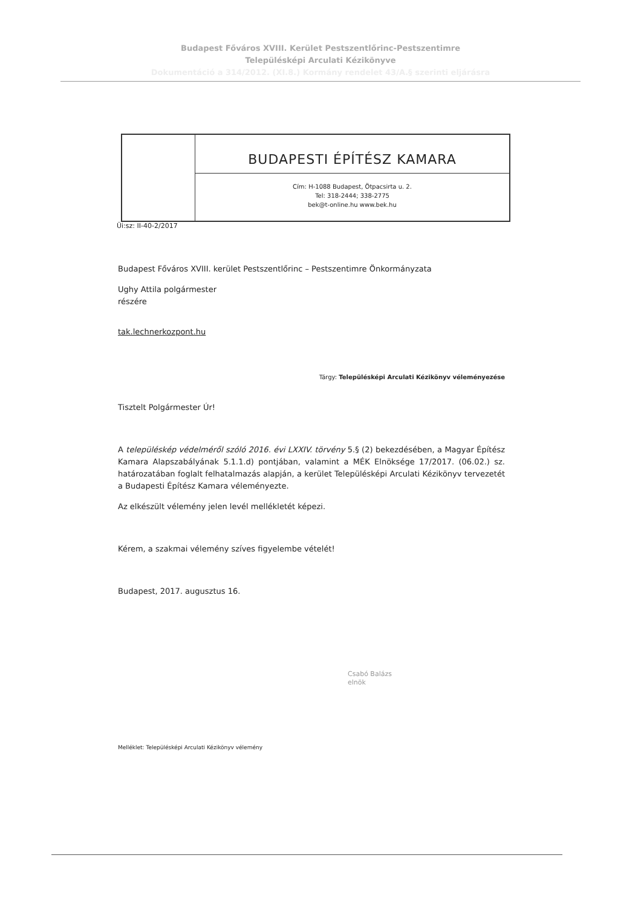Budapest Főváros XVIII. Kerület Pestszentlőrinc-Pestszentimre
Településképi Arculati Kézikönyve
Dokumentáció a 314/2012. (XI.8.) Kormány rendelet 43/A.§ szerinti eljárásra
BUDAPESTI ÉPÍTÉSZ KAMARA
Cím: H-1088 Budapest, Ötpacsirta u. 2.
Tel: 318-2444; 338-2775
bek@t-online.hu www.bek.hu
Üi:sz: II-40-2/2017
Budapest Főváros XVIII. kerület Pestszentlőrinc – Pestszentimre Önkormányzata
Ughy Attila polgármester
részére
tak.lechnerkozpont.hu
Tárgy: Településképi Arculati Kézikönyv véleményezése
Tisztelt Polgármester Úr!
A településkép védelméről szóló 2016. évi LXXIV. törvény 5.§ (2) bekezdésében, a Magyar Építész Kamara Alapszabályának 5.1.1.d) pontjában, valamint a MÉK Elnöksége 17/2017. (06.02.) sz. határozatában foglalt felhatalmazás alapján, a kerület Településképi Arculati Kézikönyv tervezetét a Budapesti Építész Kamara véleményezte.
Az elkészült vélemény jelen levél mellékletét képezi.
Kérem, a szakmai vélemény szíves figyelembe vételét!
Budapest, 2017. augusztus 16.
Csabó Balázs
elnök
Melléklet: Településképi Arculati Kézikönyv vélemény